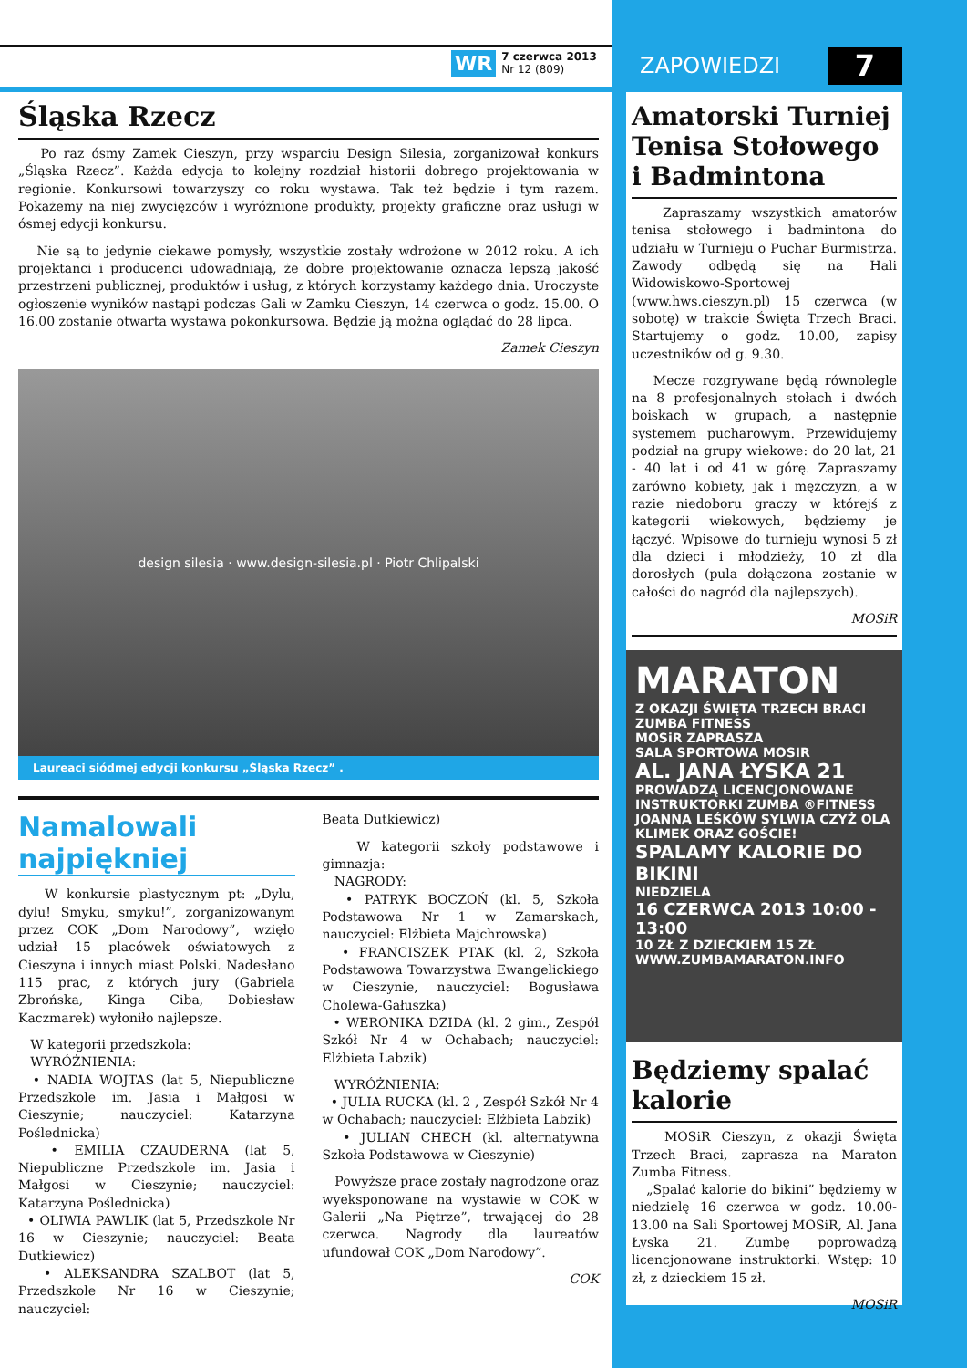WR
7 czerwca 2013
Nr 12 (809)
ZAPOWIEDZI 7
Śląska Rzecz
Po raz ósmy Zamek Cieszyn, przy wsparciu Design Silesia, zorganizował konkurs „Śląska Rzecz”. Każda edycja to kolejny rozdział historii dobrego projektowania w regionie. Konkursowi towarzyszy co roku wystawa. Tak też będzie i tym razem. Pokażemy na niej zwycięzców i wyróżnione produkty, projekty graficzne oraz usługi w ósmej edycji konkursu.
Nie są to jedynie ciekawe pomysły, wszystkie zostały wdrożone w 2012 roku. A ich projektanci i producenci udowadniają, że dobre projektowanie oznacza lepszą jakość przestrzeni publicznej, produktów i usług, z których korzystamy każdego dnia. Uroczyste ogłoszenie wyników nastąpi podczas Gali w Zamku Cieszyn, 14 czerwca o godz. 15.00. O 16.00 zostanie otwarta wystawa pokonkursowa. Będzie ją można oglądać do 28 lipca.
Zamek Cieszyn
design silesia · www.design-silesia.pl · Piotr Chlipalski
Laureaci siódmej edycji konkursu „Śląska Rzecz” .
Namalowali najpiękniej
W konkursie plastycznym pt: „Dylu, dylu! Smyku, smyku!”, zorganizowanym przez COK „Dom Narodowy”, wzięło udział 15 placówek oświatowych z Cieszyna i innych miast Polski. Nadesłano 115 prac, z których jury (Gabriela Zbrońska, Kinga Ciba, Dobiesław Kaczmarek) wyłoniło najlepsze.
W kategorii przedszkola:
WYRÓŻNIENIA:
• NADIA WOJTAS (lat 5, Niepubliczne Przedszkole im. Jasia i Małgosi w Cieszynie; nauczyciel: Katarzyna Poślednicka)
• EMILIA CZAUDERNA (lat 5, Niepubliczne Przedszkole im. Jasia i Małgosi w Cieszynie; nauczyciel: Katarzyna Poślednicka)
• OLIWIA PAWLIK (lat 5, Przedszkole Nr 16 w Cieszynie; nauczyciel: Beata Dutkiewicz)
• ALEKSANDRA SZALBOT (lat 5, Przedszkole Nr 16 w Cieszynie; nauczyciel:
Beata Dutkiewicz)
W kategorii szkoły podstawowe i gimnazja:
NAGRODY:
• PATRYK BOCZOŃ (kl. 5, Szkoła Podstawowa Nr 1 w Zamarskach, nauczyciel: Elżbieta Majchrowska)
• FRANCISZEK PTAK (kl. 2, Szkoła Podstawowa Towarzystwa Ewangelickiego w Cieszynie, nauczyciel: Bogusława Cholewa-Gałuszka)
• WERONIKA DZIDA (kl. 2 gim., Zespół Szkół Nr 4 w Ochabach; nauczyciel: Elżbieta Labzik)
WYRÓŻNIENIA:
• JULIA RUCKA (kl. 2 , Zespół Szkół Nr 4 w Ochabach; nauczyciel: Elżbieta Labzik)
• JULIAN CHECH (kl. alternatywna Szkoła Podstawowa w Cieszynie)
Powyższe prace zostały nagrodzone oraz wyeksponowane na wystawie w COK w Galerii „Na Piętrze”, trwającej do 28 czerwca. Nagrody dla laureatów ufundował COK „Dom Narodowy”.
COK
Amatorski Turniej Tenisa Stołowego i Badmintona
Zapraszamy wszystkich amatorów tenisa stołowego i badmintona do udziału w Turnieju o Puchar Burmistrza. Zawody odbędą się na Hali Widowiskowo-Sportowej (www.hws.cieszyn.pl) 15 czerwca (w sobotę) w trakcie Święta Trzech Braci. Startujemy o godz. 10.00, zapisy uczestników od g. 9.30.
Mecze rozgrywane będą równolegle na 8 profesjonalnych stołach i dwóch boiskach w grupach, a następnie systemem pucharowym. Przewidujemy podział na grupy wiekowe: do 20 lat, 21 - 40 lat i od 41 w górę. Zapraszamy zarówno kobiety, jak i mężczyzn, a w razie niedoboru graczy w którejś z kategorii wiekowych, będziemy je łączyć. Wpisowe do turnieju wynosi 5 zł dla dzieci i młodzieży, 10 zł dla dorosłych (pula dołączona zostanie w całości do nagród dla najlepszych).
MOSiR
MARATON
Z OKAZJI ŚWIĘTA TRZECH BRACI
ZUMBA FITNESS
MOSiR ZAPRASZA
SALA SPORTOWA MOSIR
AL. JANA ŁYSKA 21
PROWADZĄ LICENCJONOWANE INSTRUKTORKI ZUMBA ®FITNESS
JOANNA LEŚKÓW SYLWIA CZYŻ OLA KLIMEK ORAZ GOŚCIE!
SPALAMY KALORIE DO BIKINI
NIEDZIELA
16 CZERWCA 2013 10:00 - 13:00
10 ZŁ Z DZIECKIEM 15 ZŁ
WWW.ZUMBAMARATON.INFO
Będziemy spalać kalorie
MOSiR Cieszyn, z okazji Święta Trzech Braci, zaprasza na Maraton Zumba Fitness.
„Spalać kalorie do bikini” będziemy w niedzielę 16 czerwca w godz. 10.00-13.00 na Sali Sportowej MOSiR, Al. Jana Łyska 21. Zumbę poprowadzą licencjonowane instruktorki. Wstęp: 10 zł, z dzieckiem 15 zł.
MOSiR